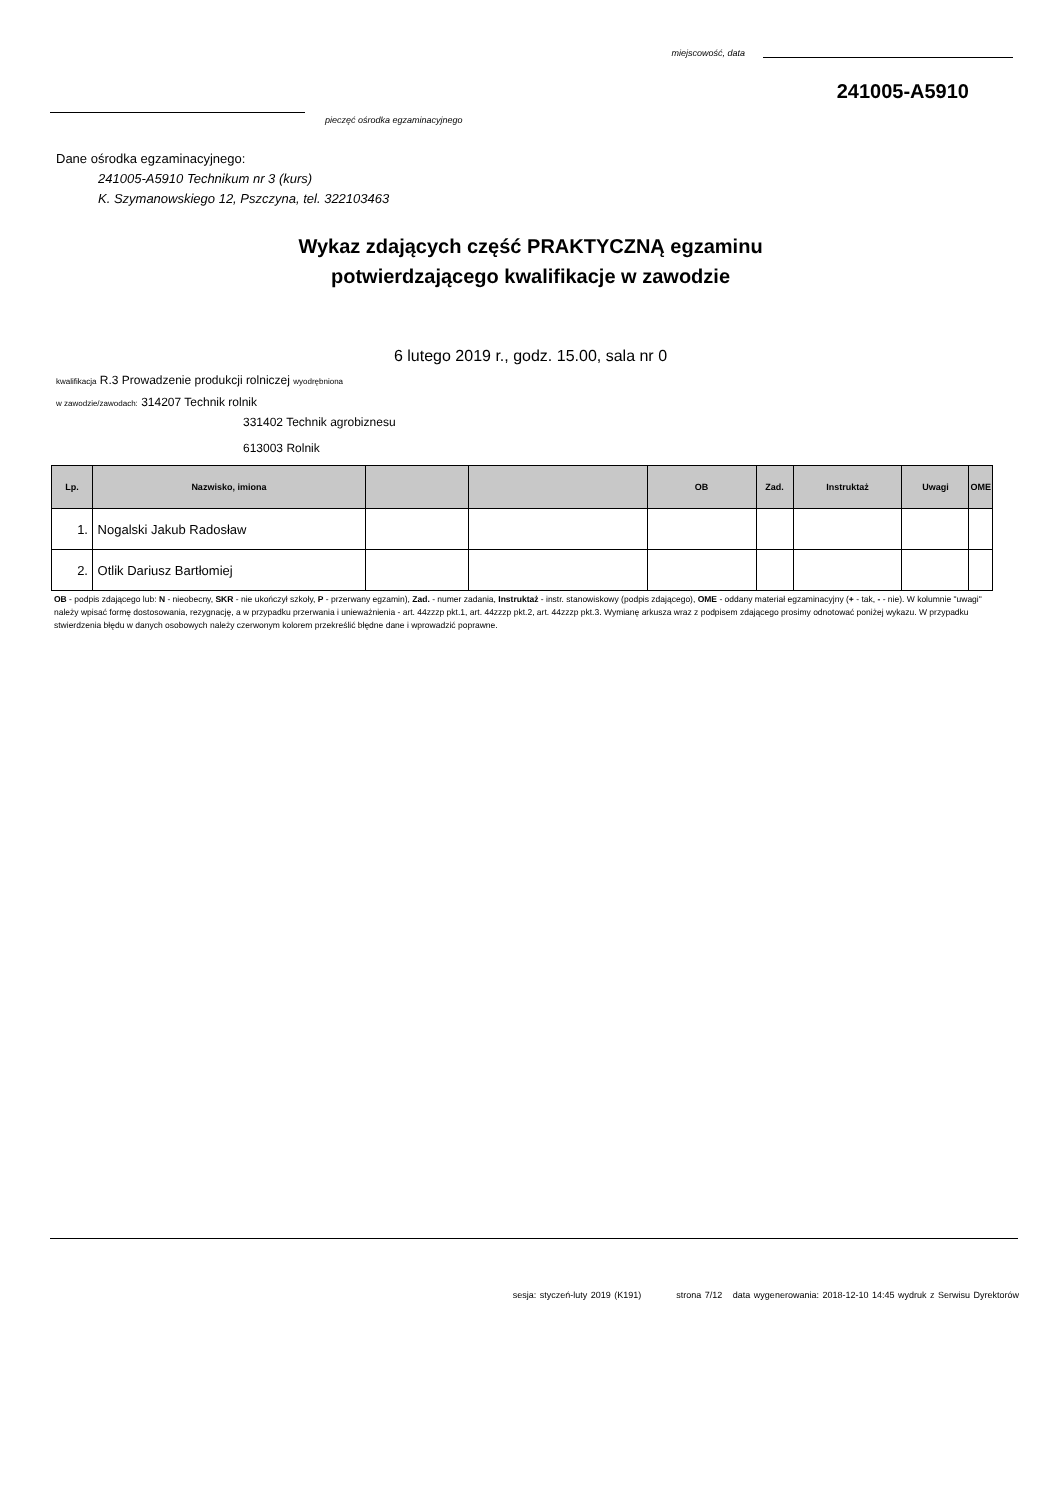miejscowość, data
241005-A5910
pieczęć ośrodka egzaminacyjnego
Dane ośrodka egzaminacyjnego:
241005-A5910 Technikum nr 3 (kurs)
K. Szymanowskiego 12, Pszczyna, tel. 322103463
Wykaz zdających część PRAKTYCZNĄ egzaminu
potwierdzającego kwalifikacje w zawodzie
6 lutego 2019 r., godz. 15.00, sala nr 0
kwalifikacja R.3 Prowadzenie produkcji rolniczej wyodrębniona
w zawodzie/zawodach: 314207 Technik rolnik
331402 Technik agrobiznesu
613003 Rolnik
| Lp. | Nazwisko, imiona | | | OB | Zad. | Instruktaż | Uwagi | OME |
| --- | --- | --- | --- | --- | --- | --- | --- | --- |
| 1. | Nogalski Jakub Radosław | | | | | | | |
| 2. | Otlik Dariusz Bartłomiej | | | | | | | |
OB - podpis zdającego lub: N - nieobecny, SKR - nie ukończył szkoły, P - przerwany egzamin), Zad. - numer zadania, Instruktaż - instr. stanowiskowy (podpis zdającego), OME - oddany materiał egzaminacyjny (+ - tak, - - nie). W kolumnie "uwagi" należy wpisać formę dostosowania, rezygnację, a w przypadku przerwania i unieważnienia - art. 44zzzp pkt.1, art. 44zzzp pkt.2, art. 44zzzp pkt.3. Wymianę arkusza wraz z podpisem zdającego prosimy odnotować poniżej wykazu. W przypadku stwierdzenia błędu w danych osobowych należy czerwonym kolorem przekreślić błędne dane i wprowadzić poprawne.
sesja: styczeń-luty 2019 (K191) strona 7/12 data wygenerowania: 2018-12-10 14:45 wydruk z Serwisu Dyrektorów